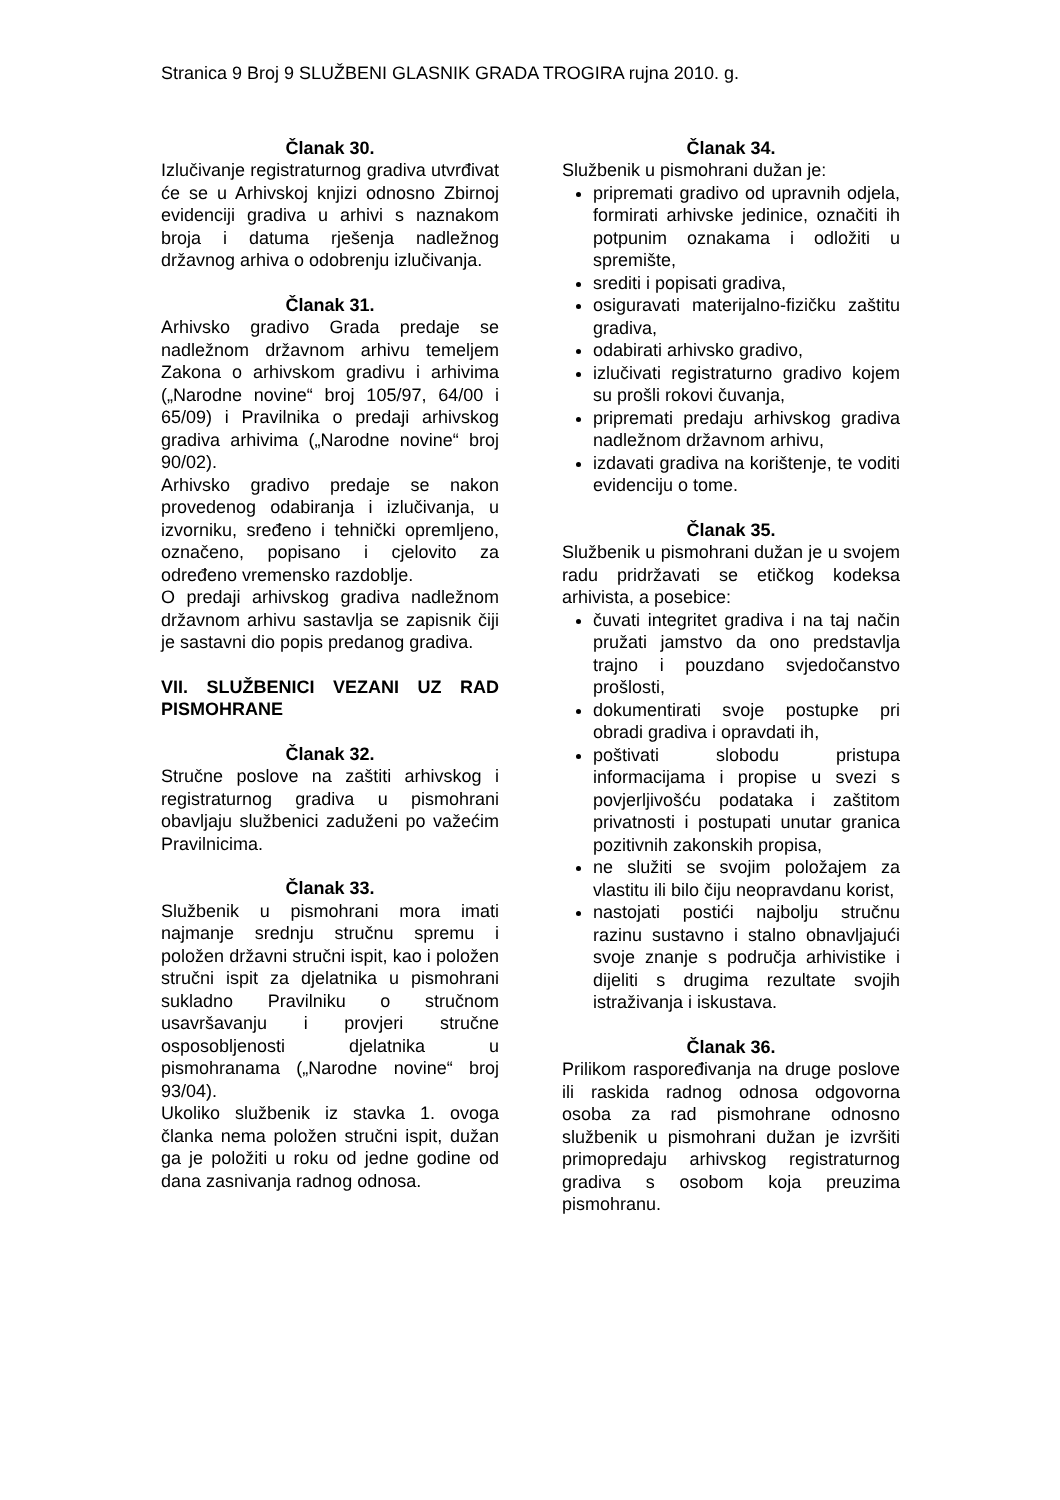Stranica 9 Broj 9 SLUŽBENI GLASNIK GRADA TROGIRA rujna 2010. g.
Članak 30.
Izlučivanje registraturnog gradiva utvrđivat će se u Arhivskoj knjizi odnosno Zbirnoj evidenciji gradiva u arhivi s naznakom broja i datuma rješenja nadležnog državnog arhiva o odobrenju izlučivanja.
Članak 31.
Arhivsko gradivo Grada predaje se nadležnom državnom arhivu temeljem Zakona o arhivskom gradivu i arhivima („Narodne novine“ broj 105/97, 64/00 i 65/09) i Pravilnika o predaji arhivskog gradiva arhivima („Narodne novine“ broj 90/02).
Arhivsko gradivo predaje se nakon provedenog odabiranja i izlučivanja, u izvorniku, sređeno i tehnički opremljeno, označeno, popisano i cjelovito za određeno vremensko razdoblje.
O predaji arhivskog gradiva nadležnom državnom arhivu sastavlja se zapisnik čiji je sastavni dio popis predanog gradiva.
VII. SLUŽBENICI VEZANI UZ RAD PISMOHRANE
Članak 32.
Stručne poslove na zaštiti arhivskog i registraturnog gradiva u pismohrani obavljaju službenici zaduženi po važećim Pravilnicima.
Članak 33.
Službenik u pismohrani mora imati najmanje srednju stručnu spremu i položen državni stručni ispit, kao i položen stručni ispit za djelatnika u pismohrani sukladno Pravilniku o stručnom usavršavanju i provjeri stručne osposobljenosti djelatnika u pismohranama („Narodne novine“ broj 93/04).
Ukoliko službenik iz stavka 1. ovoga članka nema položen stručni ispit, dužan ga je položiti u roku od jedne godine od dana zasnivanja radnog odnosa.
Članak 34.
Službenik u pismohrani dužan je:
pripremati gradivo od upravnih odjela, formirati arhivske jedinice, označiti ih potpunim oznakama i odložiti u spremište,
srediti i popisati gradiva,
osiguravati materijalno-fizičku zaštitu gradiva,
odabirati arhivsko gradivo,
izlučivati registraturno gradivo kojem su prošli rokovi čuvanja,
pripremati predaju arhivskog gradiva nadležnom državnom arhivu,
izdavati gradiva na korištenje, te voditi evidenciju o tome.
Članak 35.
Službenik u pismohrani dužan je u svojem radu pridržavati se etičkog kodeksa arhivista, a posebice:
čuvati integritet gradiva i na taj način pružati jamstvo da ono predstavlja trajno i pouzdano svjedočanstvo prošlosti,
dokumentirati svoje postupke pri obradi gradiva i opravdati ih,
poštivati slobodu pristupa informacijama i propise u svezi s povjerljivošću podataka i zaštitom privatnosti i postupati unutar granica pozitivnih zakonskih propisa,
ne služiti se svojim položajem za vlastitu ili bilo čiju neopravdanu korist,
nastojati postići najbolju stručnu razinu sustavno i stalno obnavljajući svoje znanje s područja arhivistike i dijeliti s drugima rezultate svojih istraživanja i iskustava.
Članak 36.
Prilikom raspoređivanja na druge poslove ili raskida radnog odnosa odgovorna osoba za rad pismohrane odnosno službenik u pismohrani dužan je izvršiti primopredaju arhivskog registraturnog gradiva s osobom koja preuzima pismohranu.